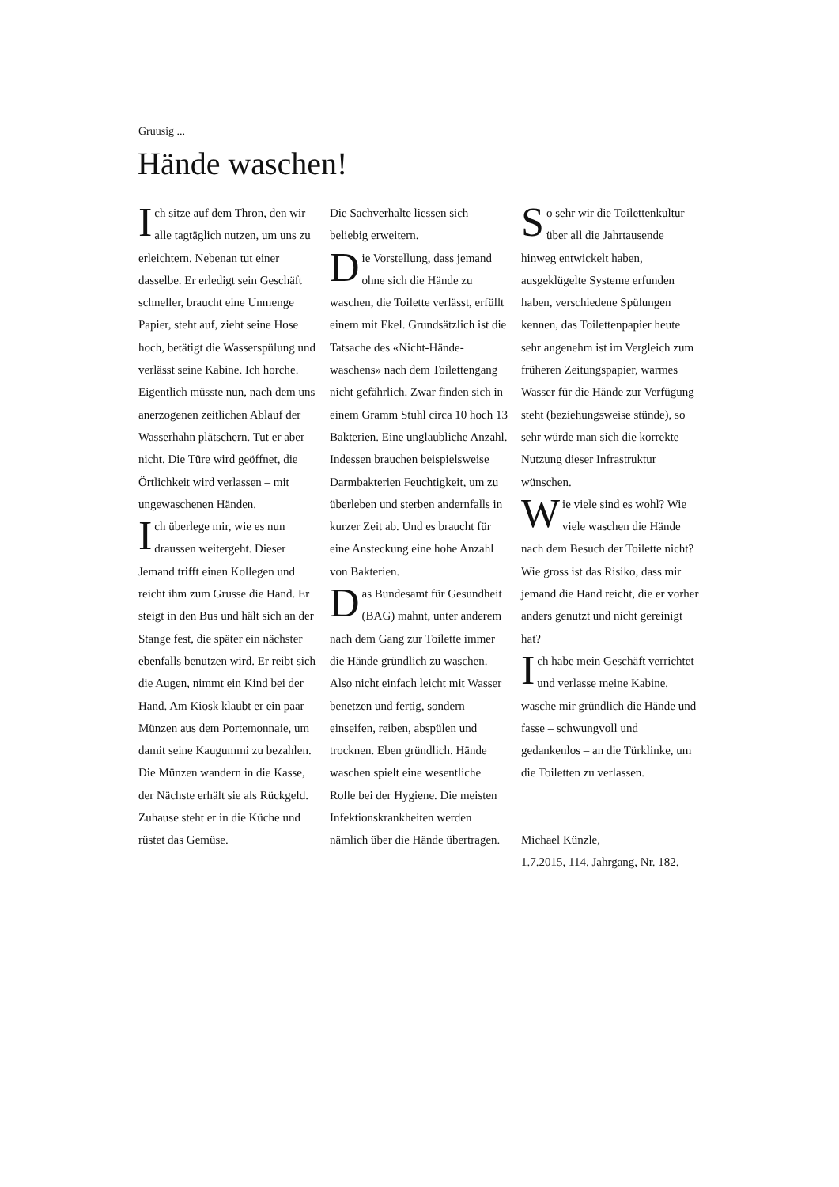Gruusig ...
Hände waschen!
Ich sitze auf dem Thron, den wir alle tagtäglich nutzen, um uns zu erleichtern. Nebenan tut einer dasselbe. Er erledigt sein Geschäft schneller, braucht eine Unmenge Papier, steht auf, zieht seine Hose hoch, betätigt die Wasserspülung und verlässt seine Kabine. Ich horche. Eigentlich müsste nun, nach dem uns anerzogenen zeitlichen Ablauf der Wasserhahn plätschern. Tut er aber nicht. Die Türe wird geöffnet, die Örtlichkeit wird verlassen – mit ungewaschenen Händen.
Ich überlege mir, wie es nun draussen weitergeht. Dieser Jemand trifft einen Kollegen und reicht ihm zum Grusse die Hand. Er steigt in den Bus und hält sich an der Stange fest, die später ein nächster ebenfalls benutzen wird. Er reibt sich die Augen, nimmt ein Kind bei der Hand. Am Kiosk klaubt er ein paar Münzen aus dem Portemonnaie, um damit seine Kaugummi zu bezahlen. Die Münzen wandern in die Kasse, der Nächste erhält sie als Rückgeld. Zuhause steht er in die Küche und rüstet das Gemüse.
Die Sachverhalte liessen sich beliebig erweitern.
Die Vorstellung, dass jemand ohne sich die Hände zu waschen, die Toilette verlässt, erfüllt einem mit Ekel. Grundsätzlich ist die Tatsache des «Nicht-Hände-waschens» nach dem Toilettengang nicht gefährlich. Zwar finden sich in einem Gramm Stuhl circa 10 hoch 13 Bakterien. Eine unglaubliche Anzahl. Indessen brauchen beispielsweise Darmbakterien Feuchtigkeit, um zu überleben und sterben andernfalls in kurzer Zeit ab. Und es braucht für eine Ansteckung eine hohe Anzahl von Bakterien.
Das Bundesamt für Gesundheit (BAG) mahnt, unter anderem nach dem Gang zur Toilette immer die Hände gründlich zu waschen. Also nicht einfach leicht mit Wasser benetzen und fertig, sondern einseifen, reiben, abspülen und trocknen. Eben gründlich. Hände waschen spielt eine wesentliche Rolle bei der Hygiene. Die meisten Infektionskrankheiten werden nämlich über die Hände übertragen.
So sehr wir die Toilettenkultur über all die Jahrtausende hinweg entwickelt haben, ausgeklügelte Systeme erfunden haben, verschiedene Spülungen kennen, das Toilettenpapier heute sehr angenehm ist im Vergleich zum früheren Zeitungspapier, warmes Wasser für die Hände zur Verfügung steht (beziehungsweise stünde), so sehr würde man sich die korrekte Nutzung dieser Infrastruktur wünschen.
Wie viele sind es wohl? Wie viele waschen die Hände nach dem Besuch der Toilette nicht? Wie gross ist das Risiko, dass mir jemand die Hand reicht, die er vorher anders genutzt und nicht gereinigt hat?
Ich habe mein Geschäft verrichtet und verlasse meine Kabine, wasche mir gründlich die Hände und fasse – schwungvoll und gedankenlos – an die Türklinke, um die Toiletten zu verlassen.
Michael Künzle,
1.7.2015, 114. Jahrgang, Nr. 182.